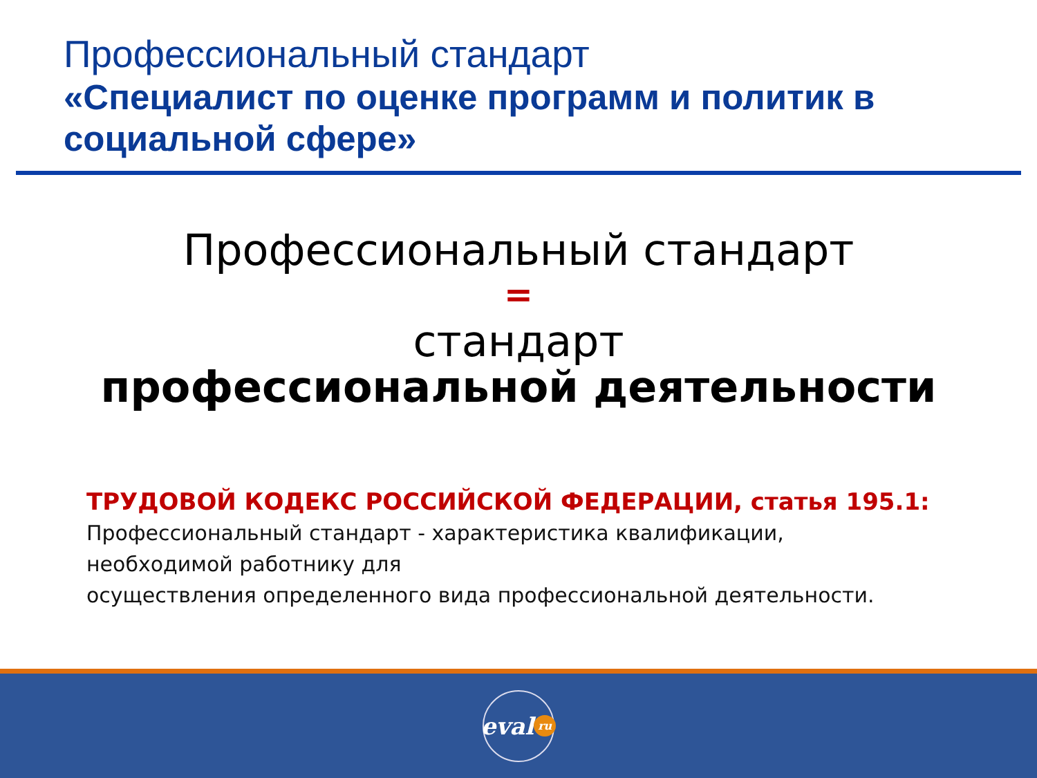Профессиональный стандарт
«Специалист по оценке программ и политик в социальной сфере»
Профессиональный стандарт
=
стандарт
профессиональной деятельности
ТРУДОВОЙ КОДЕКС РОССИЙСКОЙ ФЕДЕРАЦИИ, статья 195.1:
Профессиональный стандарт - характеристика квалификации,
необходимой работнику для
осуществления определенного вида профессиональной деятельности.
eval ru